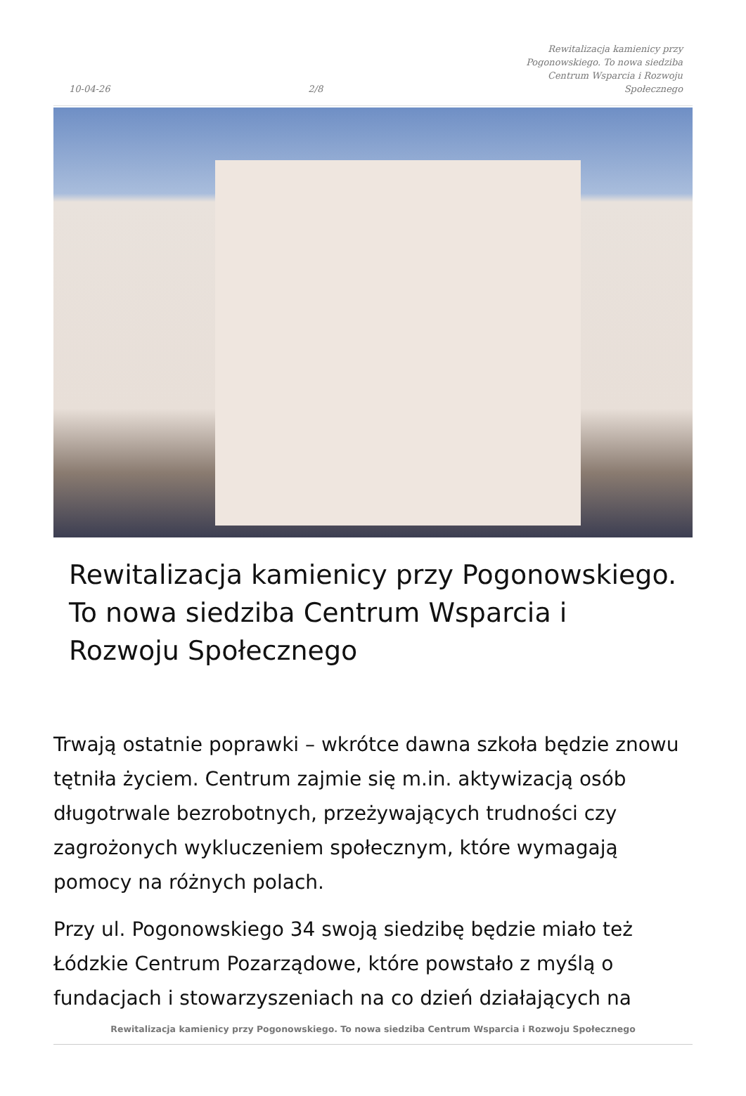10-04-26 2/8 Rewitalizacja kamienicy przy Pogonowskiego. To nowa siedziba Centrum Wsparcia i Rozwoju Społecznego
Rewitalizacja kamienicy przy Pogonowskiego. To nowa siedziba Centrum Wsparcia i Rozwoju Społecznego
Trwają ostatnie poprawki – wkrótce dawna szkoła będzie znowu tętniła życiem. Centrum zajmie się m.in. aktywizacją osób długotrwale bezrobotnych, przeżywających trudności czy zagrożonych wykluczeniem społecznym, które wymagają pomocy na różnych polach.
Przy ul. Pogonowskiego 34 swoją siedzibę będzie miało też Łódzkie Centrum Pozarządowe, które powstało z myślą o fundacjach i stowarzyszeniach na co dzień działających na
Rewitalizacja kamienicy przy Pogonowskiego. To nowa siedziba Centrum Wsparcia i Rozwoju Społecznego